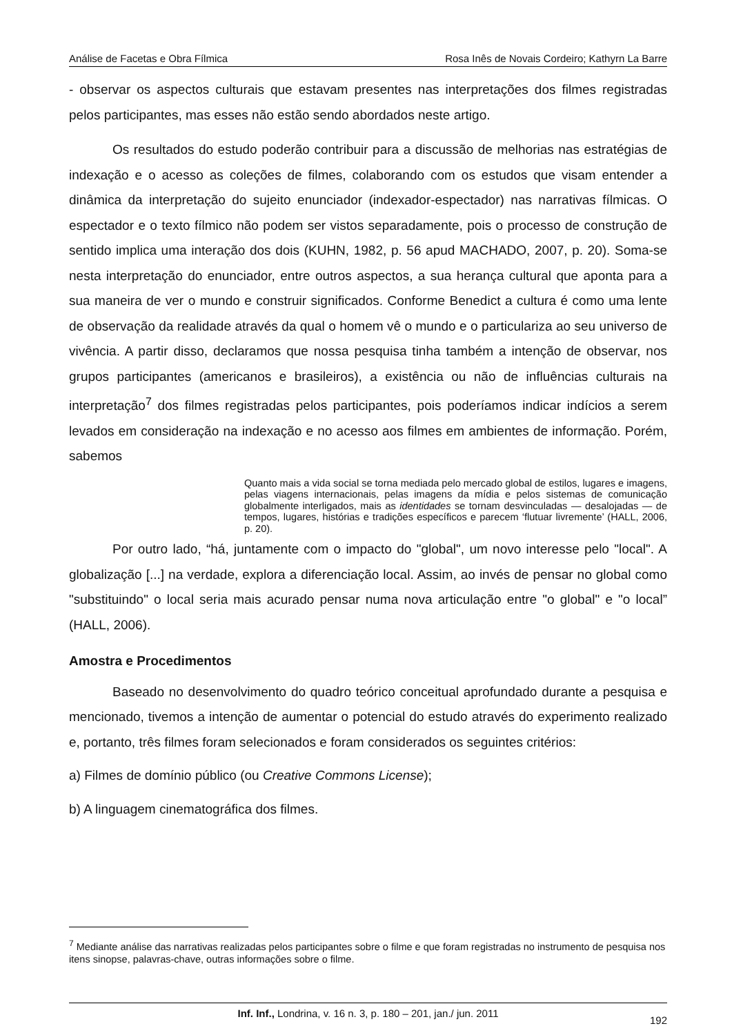Análise de Facetas e Obra Fílmica Rosa Inês de Novais Cordeiro; Kathyrn La Barre
- observar os aspectos culturais que estavam presentes nas interpretações dos filmes registradas pelos participantes, mas esses não estão sendo abordados neste artigo.
Os resultados do estudo poderão contribuir para a discussão de melhorias nas estratégias de indexação e o acesso as coleções de filmes, colaborando com os estudos que visam entender a dinâmica da interpretação do sujeito enunciador (indexador-espectador) nas narrativas fílmicas. O espectador e o texto fílmico não podem ser vistos separadamente, pois o processo de construção de sentido implica uma interação dos dois (KUHN, 1982, p. 56 apud MACHADO, 2007, p. 20). Soma-se nesta interpretação do enunciador, entre outros aspectos, a sua herança cultural que aponta para a sua maneira de ver o mundo e construir significados. Conforme Benedict a cultura é como uma lente de observação da realidade através da qual o homem vê o mundo e o particulariza ao seu universo de vivência. A partir disso, declaramos que nossa pesquisa tinha também a intenção de observar, nos grupos participantes (americanos e brasileiros), a existência ou não de influências culturais na interpretação<sup>7</sup> dos filmes registradas pelos participantes, pois poderíamos indicar indícios a serem levados em consideração na indexação e no acesso aos filmes em ambientes de informação. Porém, sabemos
Quanto mais a vida social se torna mediada pelo mercado global de estilos, lugares e imagens, pelas viagens internacionais, pelas imagens da mídia e pelos sistemas de comunicação globalmente interligados, mais as identidades se tornam desvinculadas — desalojadas — de tempos, lugares, histórias e tradições específicos e parecem ‘flutuar livremente’ (HALL, 2006, p. 20).
Por outro lado, “há, juntamente com o impacto do "global", um novo interesse pelo "local". A globalização [...] na verdade, explora a diferenciação local. Assim, ao invés de pensar no global como "substituindo" o local seria mais acurado pensar numa nova articulação entre "o global" e "o local” (HALL, 2006).
Amostra e Procedimentos
Baseado no desenvolvimento do quadro teórico conceitual aprofundado durante a pesquisa e mencionado, tivemos a intenção de aumentar o potencial do estudo através do experimento realizado e, portanto, três filmes foram selecionados e foram considerados os seguintes critérios:
a) Filmes de domínio público (ou Creative Commons License);
b) A linguagem cinematográfica dos filmes.
<sup>7</sup> Mediante análise das narrativas realizadas pelos participantes sobre o filme e que foram registradas no instrumento de pesquisa nos itens sinopse, palavras-chave, outras informações sobre o filme.
Inf. Inf., Londrina, v. 16 n. 3, p. 180 – 201, jan./ jun. 2011
192